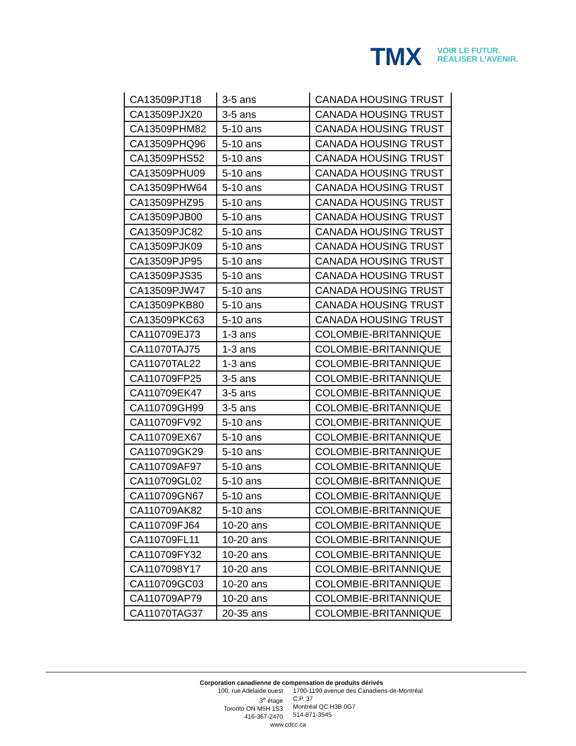TMX
VOIR LE FUTUR.
RÉALISER L'AVENIR.
| CA13509PJT18 | 3-5 ans | CANADA HOUSING TRUST |
| CA13509PJX20 | 3-5 ans | CANADA HOUSING TRUST |
| CA13509PHM82 | 5-10 ans | CANADA HOUSING TRUST |
| CA13509PHQ96 | 5-10 ans | CANADA HOUSING TRUST |
| CA13509PHS52 | 5-10 ans | CANADA HOUSING TRUST |
| CA13509PHU09 | 5-10 ans | CANADA HOUSING TRUST |
| CA13509PHW64 | 5-10 ans | CANADA HOUSING TRUST |
| CA13509PHZ95 | 5-10 ans | CANADA HOUSING TRUST |
| CA13509PJB00 | 5-10 ans | CANADA HOUSING TRUST |
| CA13509PJC82 | 5-10 ans | CANADA HOUSING TRUST |
| CA13509PJK09 | 5-10 ans | CANADA HOUSING TRUST |
| CA13509PJP95 | 5-10 ans | CANADA HOUSING TRUST |
| CA13509PJS35 | 5-10 ans | CANADA HOUSING TRUST |
| CA13509PJW47 | 5-10 ans | CANADA HOUSING TRUST |
| CA13509PKB80 | 5-10 ans | CANADA HOUSING TRUST |
| CA13509PKC63 | 5-10 ans | CANADA HOUSING TRUST |
| CA110709EJ73 | 1-3 ans | COLOMBIE-BRITANNIQUE |
| CA11070TAJ75 | 1-3 ans | COLOMBIE-BRITANNIQUE |
| CA11070TAL22 | 1-3 ans | COLOMBIE-BRITANNIQUE |
| CA110709FP25 | 3-5 ans | COLOMBIE-BRITANNIQUE |
| CA110709EK47 | 3-5 ans | COLOMBIE-BRITANNIQUE |
| CA110709GH99 | 3-5 ans | COLOMBIE-BRITANNIQUE |
| CA110709FV92 | 5-10 ans | COLOMBIE-BRITANNIQUE |
| CA110709EX67 | 5-10 ans | COLOMBIE-BRITANNIQUE |
| CA110709GK29 | 5-10 ans | COLOMBIE-BRITANNIQUE |
| CA110709AF97 | 5-10 ans | COLOMBIE-BRITANNIQUE |
| CA110709GL02 | 5-10 ans | COLOMBIE-BRITANNIQUE |
| CA110709GN67 | 5-10 ans | COLOMBIE-BRITANNIQUE |
| CA110709AK82 | 5-10 ans | COLOMBIE-BRITANNIQUE |
| CA110709FJ64 | 10-20 ans | COLOMBIE-BRITANNIQUE |
| CA110709FL11 | 10-20 ans | COLOMBIE-BRITANNIQUE |
| CA110709FY32 | 10-20 ans | COLOMBIE-BRITANNIQUE |
| CA1107098Y17 | 10-20 ans | COLOMBIE-BRITANNIQUE |
| CA110709GC03 | 10-20 ans | COLOMBIE-BRITANNIQUE |
| CA110709AP79 | 10-20 ans | COLOMBIE-BRITANNIQUE |
| CA11070TAG37 | 20-35 ans | COLOMBIE-BRITANNIQUE |
Corporation canadienne de compensation de produits dérivés
100, rue Adelaide ouest
3<sup>e</sup> étage
Toronto ON M5H 1S3
416-367-2470
1700-1190 avenue des Canadiens-de-Montréal
C.P. 37
Montréal QC H3B 0G7
514-871-3545
www.cdcc.ca